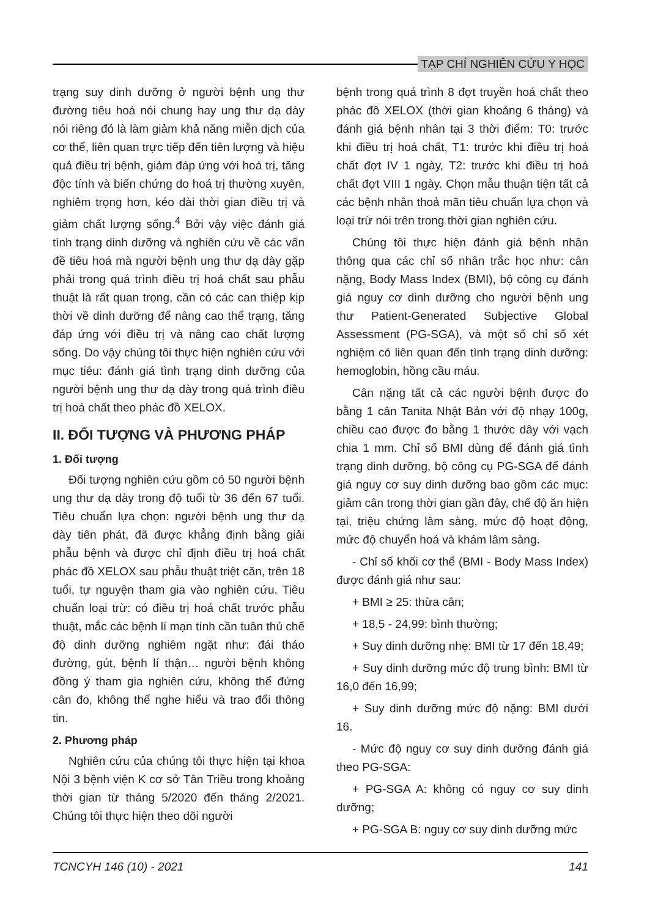TẠP CHÍ NGHIÊN CỨU Y HỌC
trạng suy dinh dưỡng ở người bệnh ung thư đường tiêu hoá nói chung hay ung thư dạ dày nói riêng đó là làm giảm khả năng miễn dịch của cơ thể, liên quan trực tiếp đến tiên lượng và hiệu quả điều trị bệnh, giảm đáp ứng với hoá trị, tăng độc tính và biến chứng do hoá trị thường xuyên, nghiêm trọng hơn, kéo dài thời gian điều trị và giảm chất lượng sống.<sup>4</sup> Bởi vậy việc đánh giá tình trạng dinh dưỡng và nghiên cứu về các vấn đề tiêu hoá mà người bệnh ung thư dạ dày gặp phải trong quá trình điều trị hoá chất sau phẫu thuật là rất quan trọng, cần có các can thiệp kịp thời về dinh dưỡng để nâng cao thể trạng, tăng đáp ứng với điều trị và nâng cao chất lượng sống. Do vậy chúng tôi thực hiện nghiên cứu với mục tiêu: đánh giá tình trạng dinh dưỡng của người bệnh ung thư dạ dày trong quá trình điều trị hoá chất theo phác đồ XELOX.
II. ĐỐI TƯỢNG VÀ PHƯƠNG PHÁP
1. Đối tượng
Đối tượng nghiên cứu gồm có 50 người bệnh ung thư dạ dày trong độ tuổi từ 36 đến 67 tuổi. Tiêu chuẩn lựa chọn: người bệnh ung thư dạ dày tiên phát, đã được khẳng định bằng giải phẫu bệnh và được chỉ định điều trị hoá chất phác đồ XELOX sau phẫu thuật triệt căn, trên 18 tuổi, tự nguyện tham gia vào nghiên cứu. Tiêu chuẩn loại trừ: có điều trị hoá chất trước phẫu thuật, mắc các bệnh lí mạn tính cần tuân thủ chế độ dinh dưỡng nghiêm ngặt như: đái tháo đường, gút, bệnh lí thận… người bệnh không đồng ý tham gia nghiên cứu, không thể đứng cân đo, không thể nghe hiểu và trao đổi thông tin.
2. Phương pháp
Nghiên cứu của chúng tôi thực hiện tại khoa Nội 3 bệnh viện K cơ sở Tân Triều trong khoảng thời gian từ tháng 5/2020 đến tháng 2/2021. Chúng tôi thực hiện theo dõi người
bệnh trong quá trình 8 đợt truyền hoá chất theo phác đồ XELOX (thời gian khoảng 6 tháng) và đánh giá bệnh nhân tại 3 thời điểm: T0: trước khi điều trị hoá chất, T1: trước khi điều trị hoá chất đợt IV 1 ngày, T2: trước khi điều trị hoá chất đợt VIII 1 ngày. Chọn mẫu thuận tiện tất cả các bệnh nhân thoả mãn tiêu chuẩn lựa chọn và loại trừ nói trên trong thời gian nghiên cứu.
Chúng tôi thực hiện đánh giá bệnh nhân thông qua các chỉ số nhân trắc học như: cân nặng, Body Mass Index (BMI), bộ công cụ đánh giá nguy cơ dinh dưỡng cho người bệnh ung thư Patient-Generated Subjective Global Assessment (PG-SGA), và một số chỉ số xét nghiệm có liên quan đến tình trạng dinh dưỡng: hemoglobin, hồng cầu máu.
Cân nặng tất cả các người bệnh được đo bằng 1 cân Tanita Nhật Bản với độ nhạy 100g, chiều cao được đo bằng 1 thước dây với vạch chia 1 mm. Chỉ số BMI dùng để đánh giá tình trạng dinh dưỡng, bộ công cụ PG-SGA để đánh giá nguy cơ suy dinh dưỡng bao gồm các mục: giảm cân trong thời gian gần đây, chế độ ăn hiện tại, triệu chứng lâm sàng, mức độ hoạt động, mức độ chuyển hoá và khám lâm sàng.
- Chỉ số khối cơ thể (BMI - Body Mass Index) được đánh giá như sau:
+ BMI ≥ 25: thừa cân;
+ 18,5 - 24,99: bình thường;
+ Suy dinh dưỡng nhẹ: BMI từ 17 đến 18,49;
+ Suy dinh dưỡng mức độ trung bình: BMI từ 16,0 đến 16,99;
+ Suy dinh dưỡng mức độ nặng: BMI dưới 16.
- Mức độ nguy cơ suy dinh dưỡng đánh giá theo PG-SGA:
+ PG-SGA A: không có nguy cơ suy dinh dưỡng;
+ PG-SGA B: nguy cơ suy dinh dưỡng mức
TCNCYH 146 (10) - 2021 141